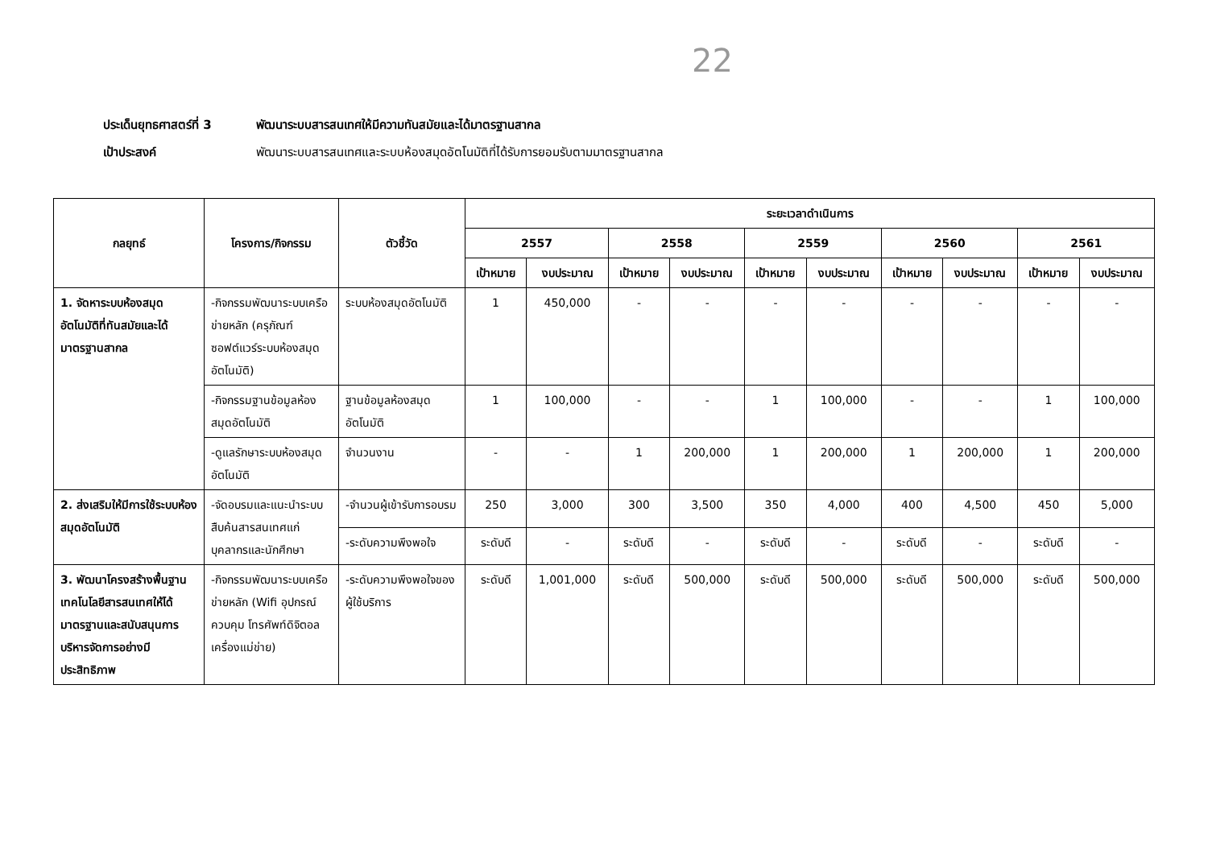22
ประเด็นยุทธศาสตร์ที่ 3 พัฒนาระบบสารสนเทศให้มีความทันสมัยและได้มาตรฐานสากล
เป้าประสงค์ พัฒนาระบบสารสนเทศและระบบห้องสมุดอัตโนมัติที่ได้รับการยอมรับตามมาตรฐานสากล
| กลยุทธ์ | โครงการ/กิจกรรม | ตัวชี้วัด | ระยะเวลาดำเนินการ | | | | | | | | | |
| --- | --- | --- | --- | --- | --- | --- | --- | --- | --- | --- | --- | --- |
| | | | 2557 | | 2558 | | 2559 | | 2560 | | 2561 | |
| | | | เป้าหมาย | งบประมาณ | เป้าหมาย | งบประมาณ | เป้าหมาย | งบประมาณ | เป้าหมาย | งบประมาณ | เป้าหมาย | งบประมาณ |
| 1. จัดหาระบบห้องสมุดอัตโนมัติที่ทันสมัยและได้มาตรฐานสากล | -กิจกรรมพัฒนาระบบเครือข่ายหลัก (ครุภัณฑ์ซอฟต์แวร์ระบบห้องสมุดอัตโนมัติ) | ระบบห้องสมุดอัตโนมัติ | 1 | 450,000 | - | - | - | - | - | - | - | - |
| | -กิจกรรมฐานข้อมูลห้องสมุดอัตโนมัติ | ฐานข้อมูลห้องสมุดอัตโนมัติ | 1 | 100,000 | - | - | 1 | 100,000 | - | - | 1 | 100,000 |
| | -ดูแลรักษาระบบห้องสมุดอัตโนมัติ | จำนวนงาน | - | - | 1 | 200,000 | 1 | 200,000 | 1 | 200,000 | 1 | 200,000 |
| 2. ส่งเสริมให้มีการใช้ระบบห้องสมุดอัตโนมัติ | -จัดอบรมและแนะนำระบบสืบค้นสารสนเทศแก่บุคลากรและนักศึกษา | -จำนวนผู้เข้ารับการอบรม | 250 | 3,000 | 300 | 3,500 | 350 | 4,000 | 400 | 4,500 | 450 | 5,000 |
| | | -ระดับความพึงพอใจ | ระดับดี | - | ระดับดี | - | ระดับดี | - | ระดับดี | - | ระดับดี | - |
| 3. พัฒนาโครงสร้างพื้นฐาน เทคโนโลยีสารสนเทศให้ได้มาตรฐานและสนับสนุนการบริหารจัดการอย่างมีประสิทธิภาพ | -กิจกรรมพัฒนาระบบเครือข่ายหลัก (Wifi อุปกรณ์ควบคุม โทรศัพท์ดิจิตอล เครื่องแม่ข่าย) | -ระดับความพึงพอใจของผู้ใช้บริการ | ระดับดี | 1,001,000 | ระดับดี | 500,000 | ระดับดี | 500,000 | ระดับดี | 500,000 | ระดับดี | 500,000 |